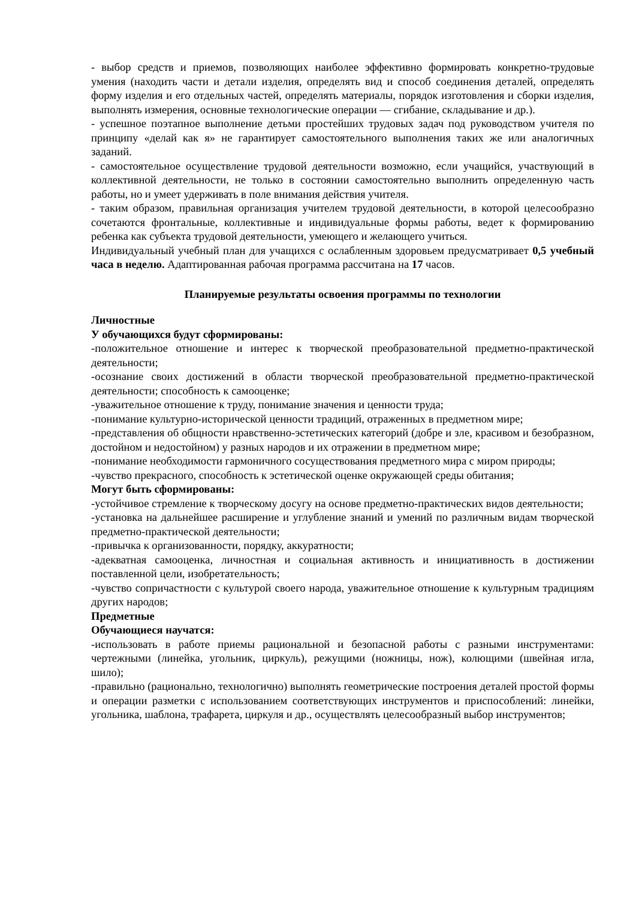- выбор средств и приемов, позволяющих наиболее эффективно формировать конкретно-трудовые умения (находить части и детали изделия, определять вид и способ соединения деталей, определять форму изделия и его отдельных частей, определять материалы, порядок изготовления и сборки изделия, выполнять измерения, основные технологические операции — сгибание, складывание и др.).
- успешное поэтапное выполнение детьми простейших трудовых задач под руководством учителя по принципу «делай как я» не гарантирует самостоятельного выполнения таких же или аналогичных заданий.
- самостоятельное осуществление трудовой деятельности возможно, если учащийся, участвующий в коллективной деятельности, не только в состоянии самостоятельно выполнить определенную часть работы, но и умеет удерживать в поле внимания действия учителя.
- таким образом, правильная организация учителем трудовой деятельности, в которой целесообразно сочетаются фронтальные, коллективные и индивидуальные формы работы, ведет к формированию ребенка как субъекта трудовой деятельности, умеющего и желающего учиться.
Индивидуальный учебный план для учащихся с ослабленным здоровьем предусматривает 0,5 учебный часа в неделю. Адаптированная рабочая программа рассчитана на 17 часов.
Планируемые результаты освоения программы по технологии
Личностные
У обучающихся будут сформированы:
-положительное отношение и интерес к творческой преобразовательной предметно-практической деятельности;
-осознание своих достижений в области творческой преобразовательной предметно-практической деятельности; способность к самооценке;
-уважительное отношение к труду, понимание значения и ценности труда;
-понимание культурно-исторической ценности традиций, отраженных в предметном мире;
-представления об общности нравственно-эстетических категорий (добре и зле, красивом и безобразном, достойном и недостойном) у разных народов и их отражении в предметном мире;
-понимание необходимости гармоничного сосуществования предметного мира с миром природы;
-чувство прекрасного, способность к эстетической оценке окружающей среды обитания;
Могут быть сформированы:
-устойчивое стремление к творческому досугу на основе предметно-практических видов деятельности;
-установка на дальнейшее расширение и углубление знаний и умений по различным видам творческой предметно-практической деятельности;
-привычка к организованности, порядку, аккуратности;
-адекватная самооценка, личностная и социальная активность и инициативность в достижении поставленной цели, изобретательность;
-чувство сопричастности с культурой своего народа, уважительное отношение к культурным традициям других народов;
Предметные
Обучающиеся научатся:
-использовать в работе приемы рациональной и безопасной работы с разными инструментами: чертежными (линейка, угольник, циркуль), режущими (ножницы, нож), колющими (швейная игла, шило);
-правильно (рационально, технологично) выполнять геометрические построения деталей простой формы и операции разметки с использованием соответствующих инструментов и приспособлений: линейки, угольника, шаблона, трафарета, циркуля и др., осуществлять целесообразный выбор инструментов;